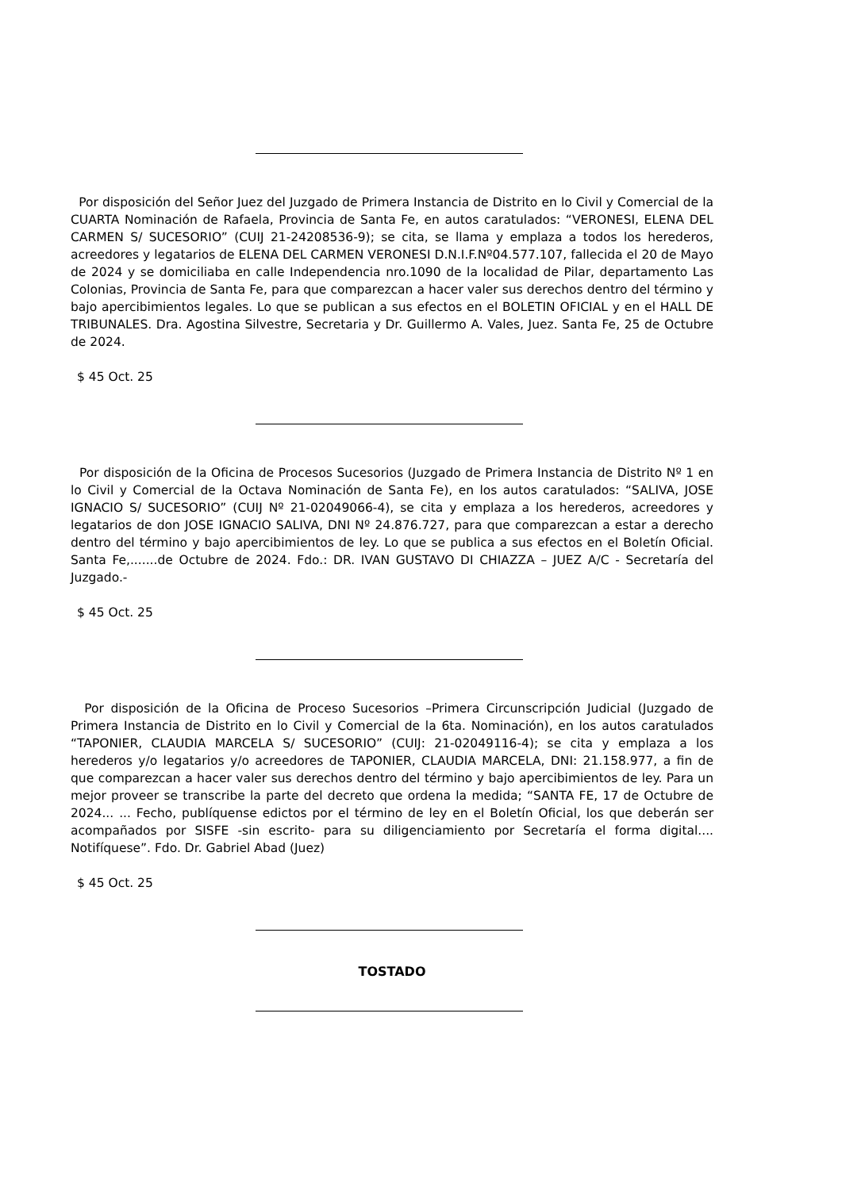Por disposición del Señor Juez del Juzgado de Primera Instancia de Distrito en lo Civil y Comercial de la CUARTA Nominación de Rafaela, Provincia de Santa Fe, en autos caratulados: “VERONESI, ELENA DEL CARMEN S/ SUCESORIO” (CUIJ 21-24208536-9); se cita, se llama y emplaza a todos los herederos, acreedores y legatarios de ELENA DEL CARMEN VERONESI D.N.I.F.Nº04.577.107, fallecida el 20 de Mayo de 2024 y se domiciliaba en calle Independencia nro.1090 de la localidad de Pilar, departamento Las Colonias, Provincia de Santa Fe, para que comparezcan a hacer valer sus derechos dentro del término y bajo apercibimientos legales. Lo que se publican a sus efectos en el BOLETIN OFICIAL y en el HALL DE TRIBUNALES. Dra. Agostina Silvestre, Secretaria y Dr. Guillermo A. Vales, Juez. Santa Fe, 25 de Octubre de 2024.
$ 45 Oct. 25
Por disposición de la Oficina de Procesos Sucesorios (Juzgado de Primera Instancia de Distrito Nº 1 en lo Civil y Comercial de la Octava Nominación de Santa Fe), en los autos caratulados: “SALIVA, JOSE IGNACIO S/ SUCESORIO” (CUIJ Nº 21-02049066-4), se cita y emplaza a los herederos, acreedores y legatarios de don JOSE IGNACIO SALIVA, DNI Nº 24.876.727, para que comparezcan a estar a derecho dentro del término y bajo apercibimientos de ley. Lo que se publica a sus efectos en el Boletín Oficial. Santa Fe,.......de Octubre de 2024. Fdo.: DR. IVAN GUSTAVO DI CHIAZZA – JUEZ A/C - Secretaría del Juzgado.-
$ 45 Oct. 25
Por disposición de la Oficina de Proceso Sucesorios –Primera Circunscripción Judicial (Juzgado de Primera Instancia de Distrito en lo Civil y Comercial de la 6ta. Nominación), en los autos caratulados “TAPONIER, CLAUDIA MARCELA S/ SUCESORIO” (CUIJ: 21-02049116-4); se cita y emplaza a los herederos y/o legatarios y/o acreedores de TAPONIER, CLAUDIA MARCELA, DNI: 21.158.977, a fin de que comparezcan a hacer valer sus derechos dentro del término y bajo apercibimientos de ley. Para un mejor proveer se transcribe la parte del decreto que ordena la medida; “SANTA FE, 17 de Octubre de 2024... ... Fecho, publíquense edictos por el término de ley en el Boletín Oficial, los que deberán ser acompañados por SISFE -sin escrito- para su diligenciamiento por Secretaría el forma digital.... Notifíquese”. Fdo. Dr. Gabriel Abad (Juez)
$ 45 Oct. 25
TOSTADO